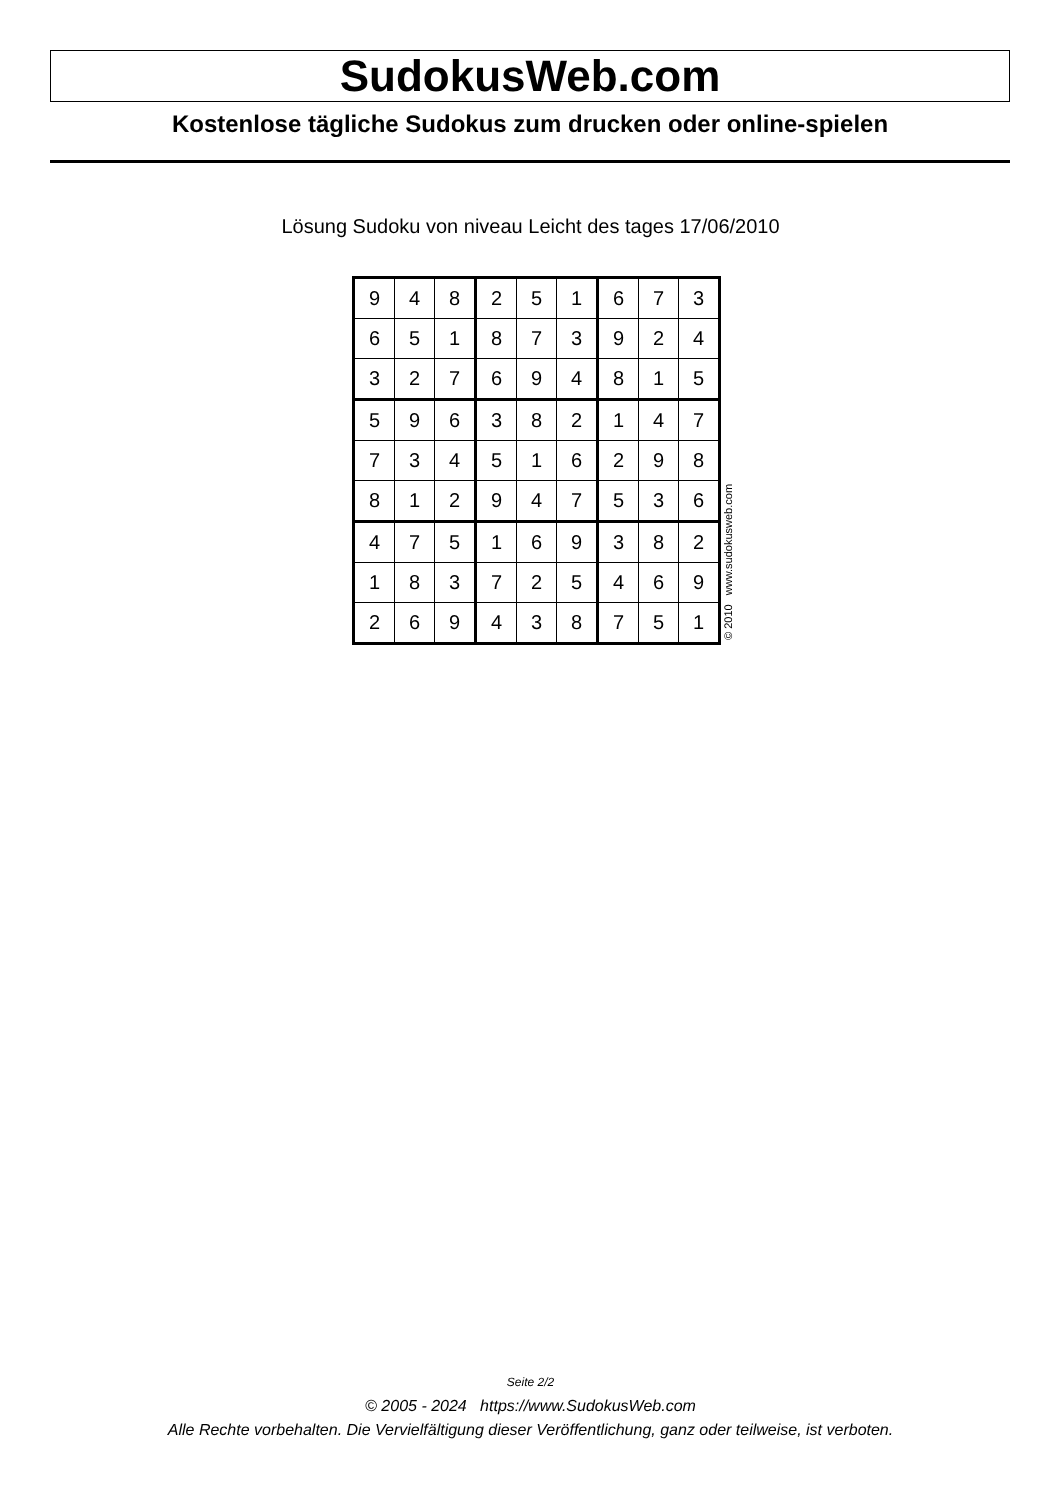SudokusWeb.com
Kostenlose tägliche Sudokus zum drucken oder online-spielen
Lösung Sudoku von niveau Leicht des tages 17/06/2010
| 9 | 4 | 8 | 2 | 5 | 1 | 6 | 7 | 3 |
| 6 | 5 | 1 | 8 | 7 | 3 | 9 | 2 | 4 |
| 3 | 2 | 7 | 6 | 9 | 4 | 8 | 1 | 5 |
| 5 | 9 | 6 | 3 | 8 | 2 | 1 | 4 | 7 |
| 7 | 3 | 4 | 5 | 1 | 6 | 2 | 9 | 8 |
| 8 | 1 | 2 | 9 | 4 | 7 | 5 | 3 | 6 |
| 4 | 7 | 5 | 1 | 6 | 9 | 3 | 8 | 2 |
| 1 | 8 | 3 | 7 | 2 | 5 | 4 | 6 | 9 |
| 2 | 6 | 9 | 4 | 3 | 8 | 7 | 5 | 1 |
© 2010 www.sudokusweb.com
Seite 2/2
© 2005 - 2024 https://www.SudokusWeb.com
Alle Rechte vorbehalten. Die Vervielfältigung dieser Veröffentlichung, ganz oder teilweise, ist verboten.